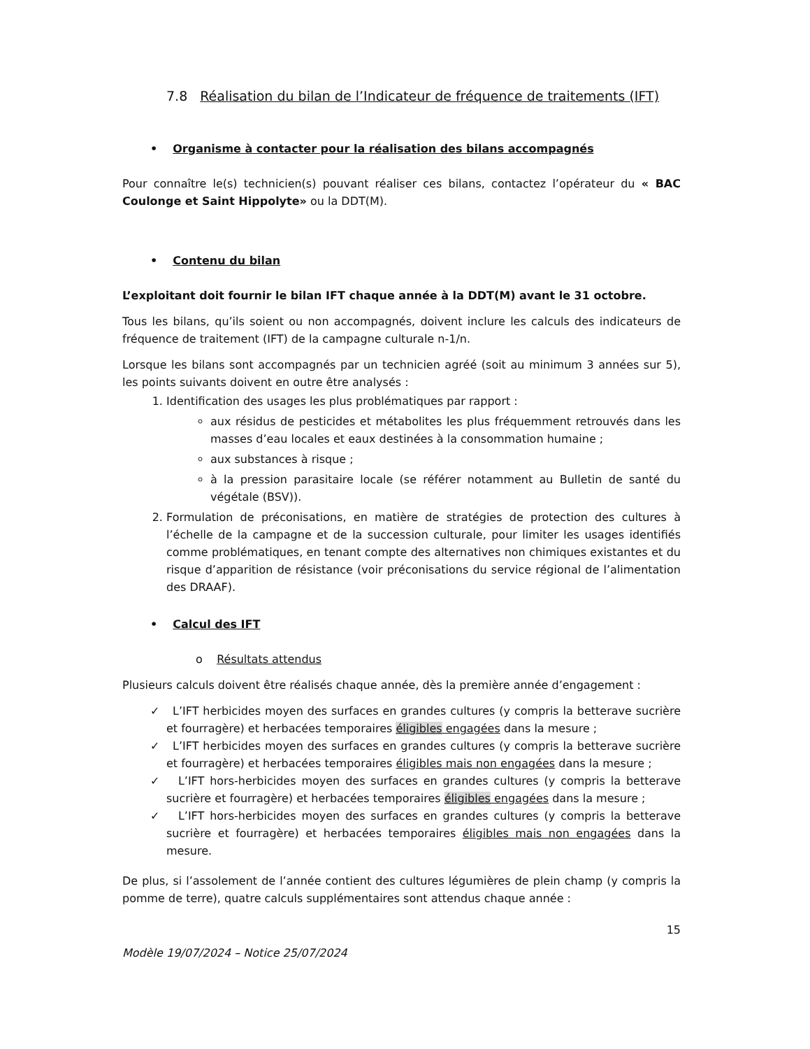7.8 Réalisation du bilan de l’Indicateur de fréquence de traitements (IFT)
• Organisme à contacter pour la réalisation des bilans accompagnés
Pour connaître le(s) technicien(s) pouvant réaliser ces bilans, contactez l’opérateur du « BAC Coulonge et Saint Hippolyte» ou la DDT(M).
• Contenu du bilan
L’exploitant doit fournir le bilan IFT chaque année à la DDT(M) avant le 31 octobre.
Tous les bilans, qu’ils soient ou non accompagnés, doivent inclure les calculs des indicateurs de fréquence de traitement (IFT) de la campagne culturale n-1/n.
Lorsque les bilans sont accompagnés par un technicien agréé (soit au minimum 3 années sur 5), les points suivants doivent en outre être analysés :
1. Identification des usages les plus problématiques par rapport :
aux résidus de pesticides et métabolites les plus fréquemment retrouvés dans les masses d’eau locales et eaux destinées à la consommation humaine ;
aux substances à risque ;
à la pression parasitaire locale (se référer notamment au Bulletin de santé du végétale (BSV)).
2. Formulation de préconisations, en matière de stratégies de protection des cultures à l’échelle de la campagne et de la succession culturale, pour limiter les usages identifiés comme problématiques, en tenant compte des alternatives non chimiques existantes et du risque d’apparition de résistance (voir préconisations du service régional de l’alimentation des DRAAF).
• Calcul des IFT
o Résultats attendus
Plusieurs calculs doivent être réalisés chaque année, dès la première année d’engagement :
✓ L’IFT herbicides moyen des surfaces en grandes cultures (y compris la betterave sucrière et fourragère) et herbacées temporaires éligibles engagées dans la mesure ;
✓ L’IFT herbicides moyen des surfaces en grandes cultures (y compris la betterave sucrière et fourragère) et herbacées temporaires éligibles mais non engagées dans la mesure ;
✓ L’IFT hors-herbicides moyen des surfaces en grandes cultures (y compris la betterave sucrière et fourragère) et herbacées temporaires éligibles engagées dans la mesure ;
✓ L’IFT hors-herbicides moyen des surfaces en grandes cultures (y compris la betterave sucrière et fourragère) et herbacées temporaires éligibles mais non engagées dans la mesure.
De plus, si l’assolement de l’année contient des cultures légumières de plein champ (y compris la pomme de terre), quatre calculs supplémentaires sont attendus chaque année :
15
Modèle 19/07/2024 – Notice 25/07/2024